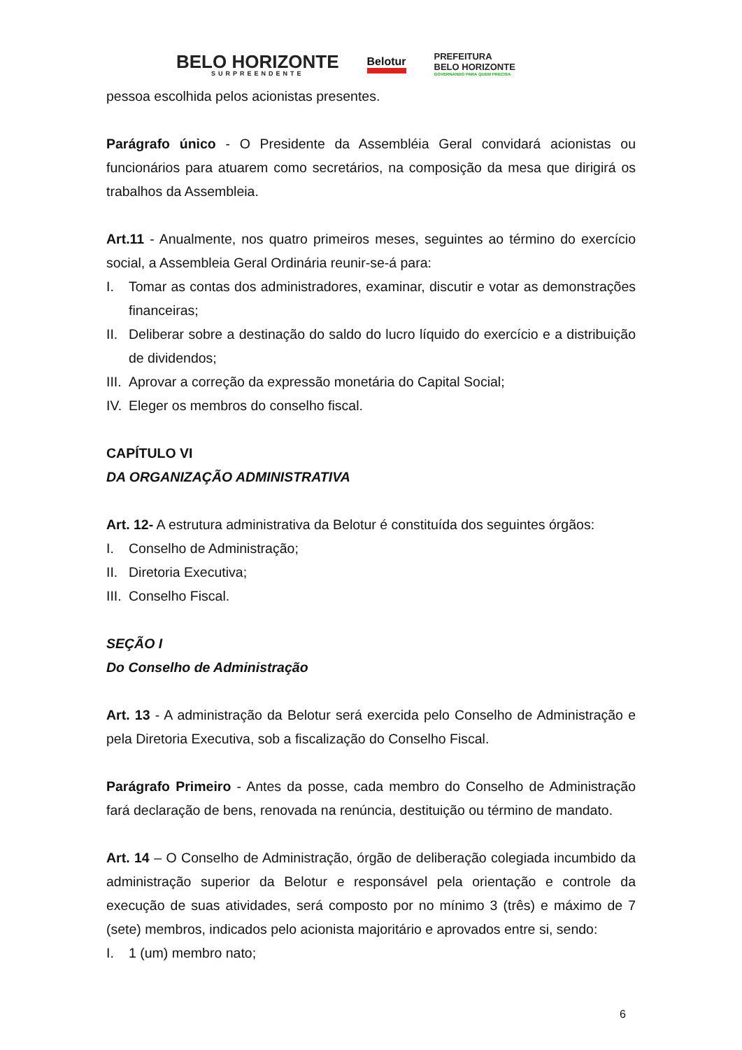BELO HORIZONTE
SURPREENDENTE
Belotur
PREFEITURA
BELO HORIZONTE
GOVERNANDO PARA QUEM PRECISA
pessoa escolhida pelos acionistas presentes.
Parágrafo único - O Presidente da Assembléia Geral convidará acionistas ou funcionários para atuarem como secretários, na composição da mesa que dirigirá os trabalhos da Assembleia.
Art.11 - Anualmente, nos quatro primeiros meses, seguintes ao término do exercício social, a Assembleia Geral Ordinária reunir-se-á para:
I. Tomar as contas dos administradores, examinar, discutir e votar as demonstrações financeiras;
II. Deliberar sobre a destinação do saldo do lucro líquido do exercício e a distribuição de dividendos;
III. Aprovar a correção da expressão monetária do Capital Social;
IV. Eleger os membros do conselho fiscal.
CAPÍTULO VI
DA ORGANIZAÇÃO ADMINISTRATIVA
Art. 12- A estrutura administrativa da Belotur é constituída dos seguintes órgãos:
I. Conselho de Administração;
II. Diretoria Executiva;
III. Conselho Fiscal.
SEÇÃO I
Do Conselho de Administração
Art. 13 - A administração da Belotur será exercida pelo Conselho de Administração e pela Diretoria Executiva, sob a fiscalização do Conselho Fiscal.
Parágrafo Primeiro - Antes da posse, cada membro do Conselho de Administração fará declaração de bens, renovada na renúncia, destituição ou término de mandato.
Art. 14 – O Conselho de Administração, órgão de deliberação colegiada incumbido da administração superior da Belotur e responsável pela orientação e controle da execução de suas atividades, será composto por no mínimo 3 (três) e máximo de 7 (sete) membros, indicados pelo acionista majoritário e aprovados entre si, sendo:
I. 1 (um) membro nato;
6